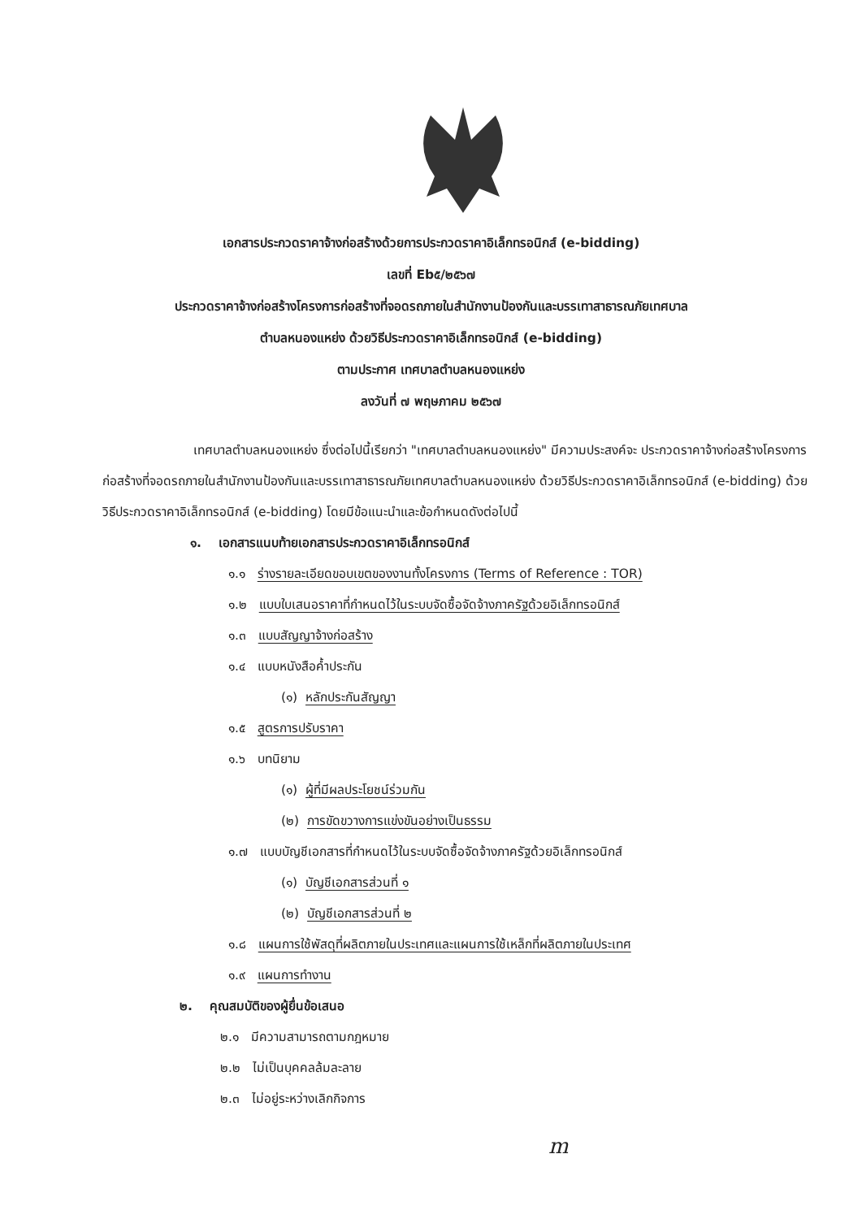เอกสารประกวดราคาจ้างก่อสร้างด้วยการประกวดราคาอิเล็กทรอนิกส์ (e-bidding)
เลขที่ Eb๕/๒๕๖๗
ประกวดราคาจ้างก่อสร้างโครงการก่อสร้างที่จอดรถภายในสำนักงานป้องกันและบรรเทาสาธารณภัยเทศบาล
ตำบลหนองแหย่ง ด้วยวิธีประกวดราคาอิเล็กทรอนิกส์ (e-bidding)
ตามประกาศ เทศบาลตำบลหนองแหย่ง
ลงวันที่ ๗ พฤษภาคม ๒๕๖๗
เทศบาลตำบลหนองแหย่ง ซึ่งต่อไปนี้เรียกว่า "เทศบาลตำบลหนองแหย่ง" มีความประสงค์จะ ประกวดราคาจ้างก่อสร้างโครงการก่อสร้างที่จอดรถภายในสำนักงานป้องกันและบรรเทาสาธารณภัยเทศบาลตำบลหนองแหย่ง ด้วยวิธีประกวดราคาอิเล็กทรอนิกส์ (e-bidding) ด้วยวิธีประกวดราคาอิเล็กทรอนิกส์ (e-bidding) โดยมีข้อแนะนำและข้อกำหนดดังต่อไปนี้
๑. เอกสารแนบท้ายเอกสารประกวดราคาอิเล็กทรอนิกส์
๑.๑ ร่างรายละเอียดขอบเขตของงานทั้งโครงการ (Terms of Reference : TOR)
๑.๒ แบบใบเสนอราคาที่กำหนดไว้ในระบบจัดซื้อจัดจ้างภาครัฐด้วยอิเล็กทรอนิกส์
๑.๓ แบบสัญญาจ้างก่อสร้าง
๑.๔ แบบหนังสือค้ำประกัน
(๑) หลักประกันสัญญา
๑.๕ สูตรการปรับราคา
๑.๖ บทนิยาม
(๑) ผู้ที่มีผลประโยชน์ร่วมกัน
(๒) การขัดขวางการแข่งขันอย่างเป็นธรรม
๑.๗ แบบบัญชีเอกสารที่กำหนดไว้ในระบบจัดซื้อจัดจ้างภาครัฐด้วยอิเล็กทรอนิกส์
(๑) บัญชีเอกสารส่วนที่ ๑
(๒) บัญชีเอกสารส่วนที่ ๒
๑.๘ แผนการใช้พัสดุที่ผลิตภายในประเทศและแผนการใช้เหล็กที่ผลิตภายในประเทศ
๑.๙ แผนการทำงาน
๒. คุณสมบัติของผู้ยื่นข้อเสนอ
๒.๑ มีความสามารถตามกฎหมาย
๒.๒ ไม่เป็นบุคคลล้มละลาย
๒.๓ ไม่อยู่ระหว่างเลิกกิจการ
m